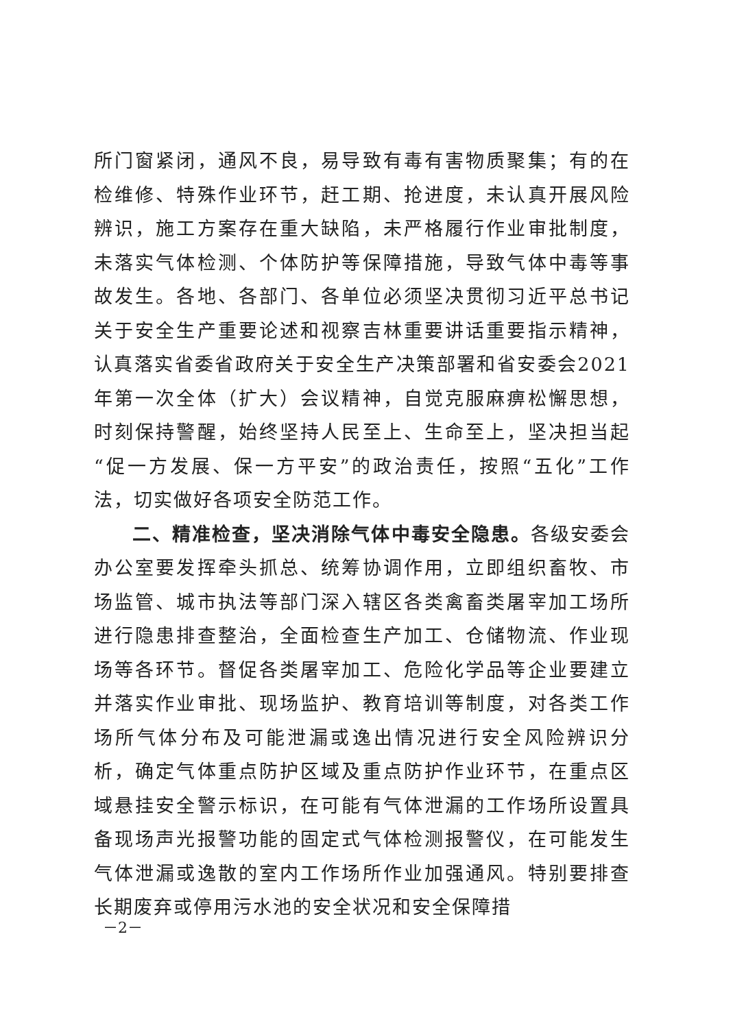所门窗紧闭，通风不良，易导致有毒有害物质聚集；有的在检维修、特殊作业环节，赶工期、抢进度，未认真开展风险辨识，施工方案存在重大缺陷，未严格履行作业审批制度，未落实气体检测、个体防护等保障措施，导致气体中毒等事故发生。各地、各部门、各单位必须坚决贯彻习近平总书记关于安全生产重要论述和视察吉林重要讲话重要指示精神，认真落实省委省政府关于安全生产决策部署和省安委会2021年第一次全体（扩大）会议精神，自觉克服麻痹松懈思想，时刻保持警醒，始终坚持人民至上、生命至上，坚决担当起“促一方发展、保一方平安”的政治责任，按照“五化”工作法，切实做好各项安全防范工作。
二、精准检查，坚决消除气体中毒安全隐患。各级安委会办公室要发挥牵头抓总、统筹协调作用，立即组织畜牧、市场监管、城市执法等部门深入辖区各类禽畜类屠宰加工场所进行隐患排查整治，全面检查生产加工、仓储物流、作业现场等各环节。督促各类屠宰加工、危险化学品等企业要建立并落实作业审批、现场监护、教育培训等制度，对各类工作场所气体分布及可能泄漏或逸出情况进行安全风险辨识分析，确定气体重点防护区域及重点防护作业环节，在重点区域悬挂安全警示标识，在可能有气体泄漏的工作场所设置具备现场声光报警功能的固定式气体检测报警仪，在可能发生气体泄漏或逸散的室内工作场所作业加强通风。特别要排查长期废弃或停用污水池的安全状况和安全保障措
－2－